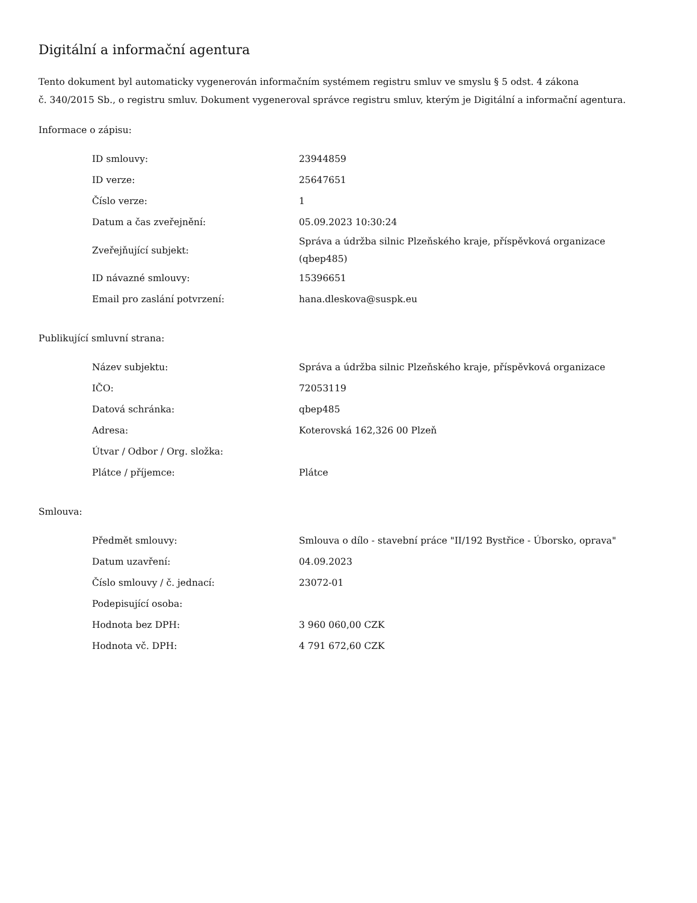Digitální a informační agentura
Tento dokument byl automaticky vygenerován informačním systémem registru smluv ve smyslu § 5 odst. 4 zákona
č. 340/2015 Sb., o registru smluv. Dokument vygeneroval správce registru smluv, kterým je Digitální a informační agentura.
Informace o zápisu:
| ID smlouvy: | 23944859 |
| ID verze: | 25647651 |
| Číslo verze: | 1 |
| Datum a čas zveřejnění: | 05.09.2023 10:30:24 |
| Zveřejňující subjekt: | Správa a údržba silnic Plzeňského kraje, příspěvková organizace (qbep485) |
| ID návazné smlouvy: | 15396651 |
| Email pro zaslání potvrzení: | hana.dleskova@suspk.eu |
Publikující smluvní strana:
| Název subjektu: | Správa a údržba silnic Plzeňského kraje, příspěvková organizace |
| IČO: | 72053119 |
| Datová schránka: | qbep485 |
| Adresa: | Koterovská 162,326 00 Plzeň |
| Útvar / Odbor / Org. složka: | |
| Plátce / příjemce: | Plátce |
Smlouva:
| Předmět smlouvy: | Smlouva o dílo - stavební práce "II/192 Bystřice - Úborsko, oprava" |
| Datum uzavření: | 04.09.2023 |
| Číslo smlouvy / č. jednací: | 23072-01 |
| Podepisující osoba: | |
| Hodnota bez DPH: | 3 960 060,00 CZK |
| Hodnota vč. DPH: | 4 791 672,60 CZK |